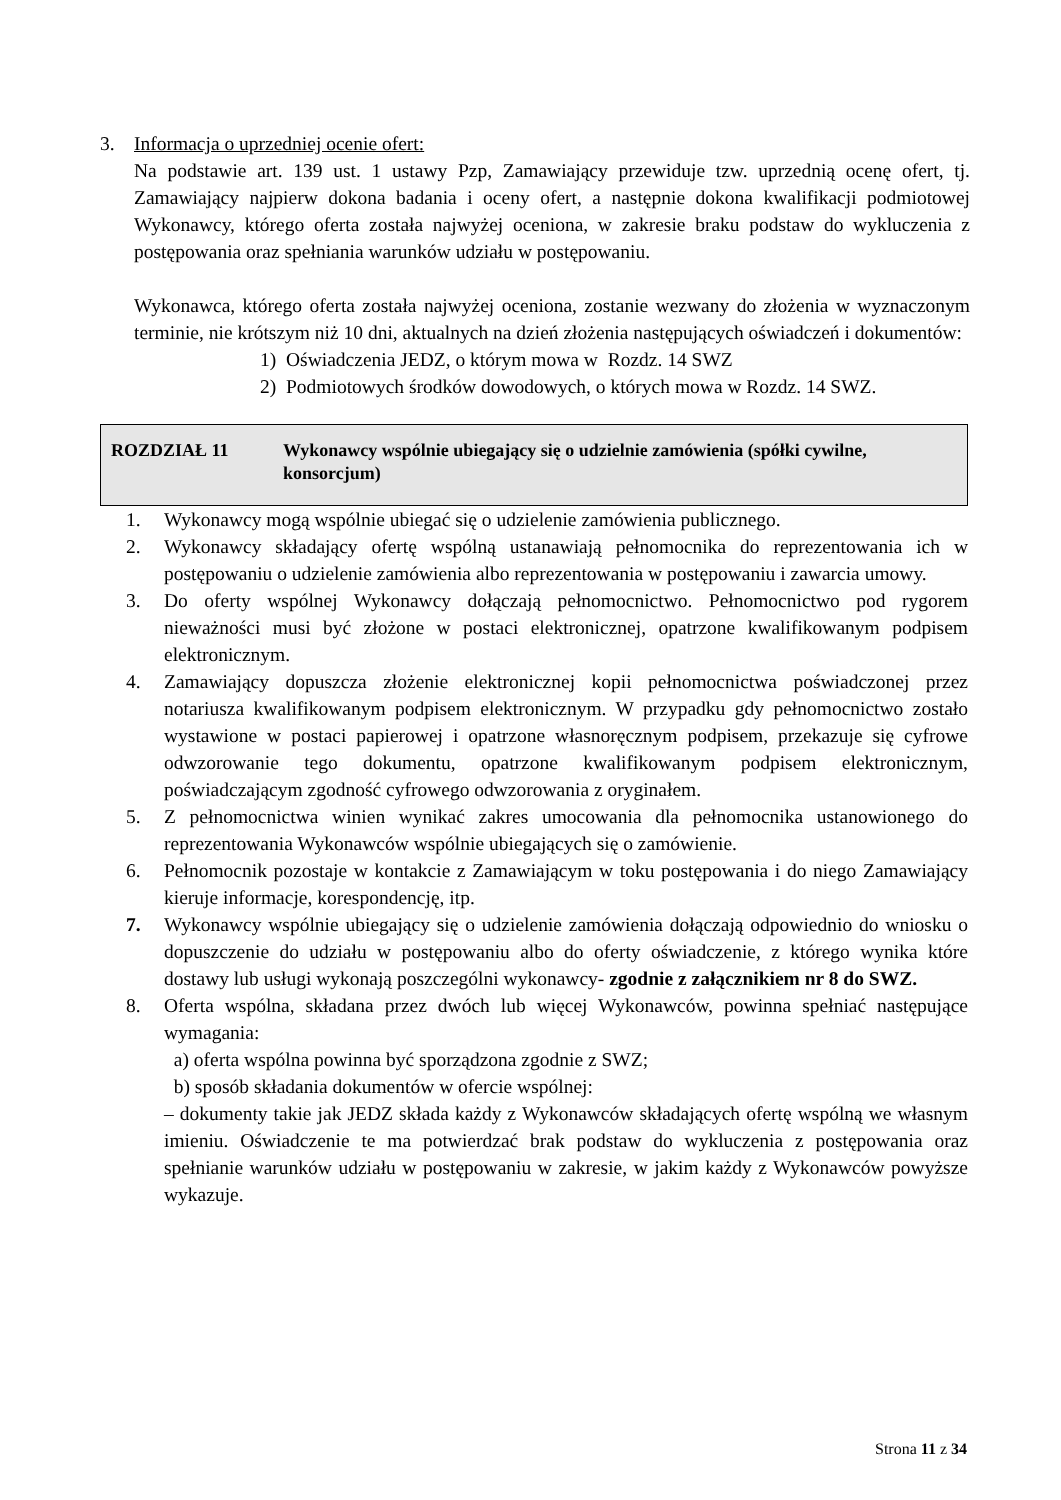3. Informacja o uprzedniej ocenie ofert:
Na podstawie art. 139 ust. 1 ustawy Pzp, Zamawiający przewiduje tzw. uprzednią ocenę ofert, tj. Zamawiający najpierw dokona badania i oceny ofert, a następnie dokona kwalifikacji podmiotowej Wykonawcy, którego oferta została najwyżej oceniona, w zakresie braku podstaw do wykluczenia z postępowania oraz spełniania warunków udziału w postępowaniu.
Wykonawca, którego oferta została najwyżej oceniona, zostanie wezwany do złożenia w wyznaczonym terminie, nie krótszym niż 10 dni, aktualnych na dzień złożenia następujących oświadczeń i dokumentów:
1) Oświadczenia JEDZ, o którym mowa w Rozdz. 14 SWZ
2) Podmiotowych środków dowodowych, o których mowa w Rozdz. 14 SWZ.
ROZDZIAŁ 11 Wykonawcy wspólnie ubiegający się o udzielnie zamówienia (spółki cywilne, konsorcjum)
1. Wykonawcy mogą wspólnie ubiegać się o udzielenie zamówienia publicznego.
2. Wykonawcy składający ofertę wspólną ustanawiają pełnomocnika do reprezentowania ich w postępowaniu o udzielenie zamówienia albo reprezentowania w postępowaniu i zawarcia umowy.
3. Do oferty wspólnej Wykonawcy dołączają pełnomocnictwo. Pełnomocnictwo pod rygorem nieważności musi być złożone w postaci elektronicznej, opatrzone kwalifikowanym podpisem elektronicznym.
4. Zamawiający dopuszcza złożenie elektronicznej kopii pełnomocnictwa poświadczonej przez notariusza kwalifikowanym podpisem elektronicznym. W przypadku gdy pełnomocnictwo zostało wystawione w postaci papierowej i opatrzone własnoręcznym podpisem, przekazuje się cyfrowe odwzorowanie tego dokumentu, opatrzone kwalifikowanym podpisem elektronicznym, poświadczającym zgodność cyfrowego odwzorowania z oryginałem.
5. Z pełnomocnictwa winien wynikać zakres umocowania dla pełnomocnika ustanowionego do reprezentowania Wykonawców wspólnie ubiegających się o zamówienie.
6. Pełnomocnik pozostaje w kontakcie z Zamawiającym w toku postępowania i do niego Zamawiający kieruje informacje, korespondencję, itp.
7. Wykonawcy wspólnie ubiegający się o udzielenie zamówienia dołączają odpowiednio do wniosku o dopuszczenie do udziału w postępowaniu albo do oferty oświadczenie, z którego wynika które dostawy lub usługi wykonają poszczególni wykonawcy- zgodnie z załącznikiem nr 8 do SWZ.
8. Oferta wspólna, składana przez dwóch lub więcej Wykonawców, powinna spełniać następujące wymagania:
a) oferta wspólna powinna być sporządzona zgodnie z SWZ;
b) sposób składania dokumentów w ofercie wspólnej:
– dokumenty takie jak JEDZ składa każdy z Wykonawców składających ofertę wspólną we własnym imieniu. Oświadczenie te ma potwierdzać brak podstaw do wykluczenia z postępowania oraz spełnianie warunków udziału w postępowaniu w zakresie, w jakim każdy z Wykonawców powyższe wykazuje.
Strona 11 z 34